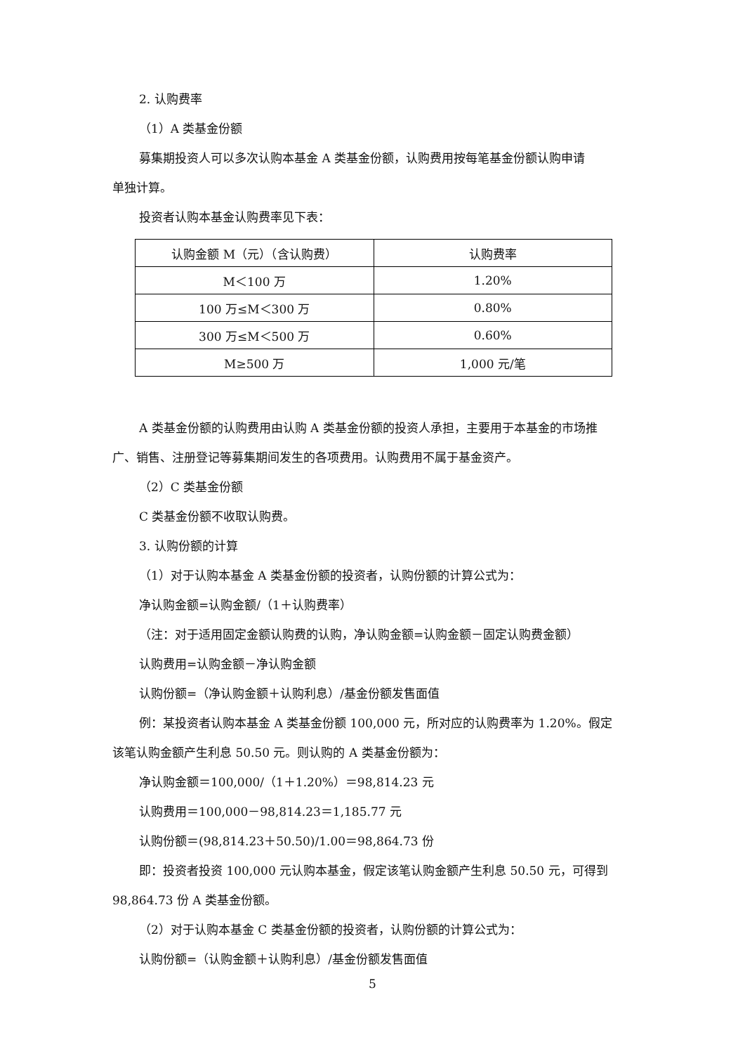2. 认购费率
（1）A 类基金份额
募集期投资人可以多次认购本基金 A 类基金份额，认购费用按每笔基金份额认购申请
单独计算。
投资者认购本基金认购费率见下表：
| 认购金额 M（元）（含认购费） | 认购费率 |
| M＜100 万 | 1.20% |
| 100 万≤M＜300 万 | 0.80% |
| 300 万≤M＜500 万 | 0.60% |
| M≥500 万 | 1,000 元/笔 |
A 类基金份额的认购费用由认购 A 类基金份额的投资人承担，主要用于本基金的市场推
广、销售、注册登记等募集期间发生的各项费用。认购费用不属于基金资产。
（2）C 类基金份额
C 类基金份额不收取认购费。
3. 认购份额的计算
（1）对于认购本基金 A 类基金份额的投资者，认购份额的计算公式为：
净认购金额=认购金额/（1＋认购费率）
（注：对于适用固定金额认购费的认购，净认购金额=认购金额－固定认购费金额）
认购费用=认购金额－净认购金额
认购份额=（净认购金额＋认购利息）/基金份额发售面值
例：某投资者认购本基金 A 类基金份额 100,000 元，所对应的认购费率为 1.20%。假定
该笔认购金额产生利息 50.50 元。则认购的 A 类基金份额为：
净认购金额＝100,000/（1＋1.20%）＝98,814.23 元
认购费用＝100,000－98,814.23＝1,185.77 元
认购份额＝(98,814.23＋50.50)/1.00＝98,864.73 份
即：投资者投资 100,000 元认购本基金，假定该笔认购金额产生利息 50.50 元，可得到
98,864.73 份 A 类基金份额。
（2）对于认购本基金 C 类基金份额的投资者，认购份额的计算公式为：
认购份额=（认购金额＋认购利息）/基金份额发售面值
5